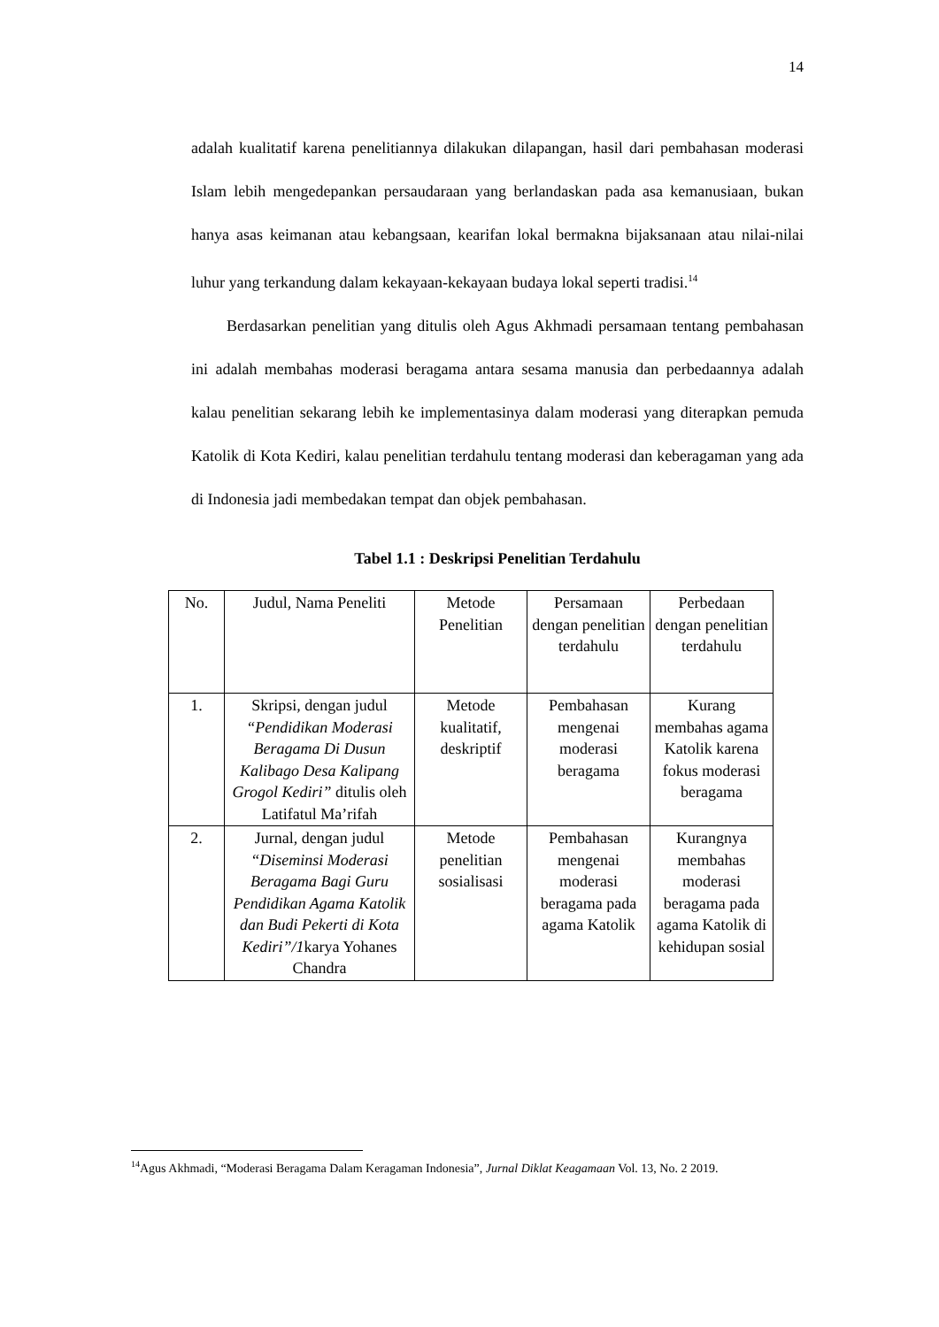14
adalah kualitatif karena penelitiannya dilakukan dilapangan, hasil dari pembahasan moderasi Islam lebih mengedepankan persaudaraan yang berlandaskan pada asa kemanusiaan, bukan hanya asas keimanan atau kebangsaan, kearifan lokal bermakna bijaksanaan atau nilai-nilai luhur yang terkandung dalam kekayaan-kekayaan budaya lokal seperti tradisi.<sup>14</sup>
Berdasarkan penelitian yang ditulis oleh Agus Akhmadi persamaan tentang pembahasan ini adalah membahas moderasi beragama antara sesama manusia dan perbedaannya adalah kalau penelitian sekarang lebih ke implementasinya dalam moderasi yang diterapkan pemuda Katolik di Kota Kediri, kalau penelitian terdahulu tentang moderasi dan keberagaman yang ada di Indonesia jadi membedakan tempat dan objek pembahasan.
Tabel 1.1 : Deskripsi Penelitian Terdahulu
| No. | Judul, Nama Peneliti | Metode Penelitian | Persamaan dengan penelitian terdahulu | Perbedaan dengan penelitian terdahulu |
| 1. | Skripsi, dengan judul “Pendidikan Moderasi Beragama Di Dusun Kalibago Desa Kalipang Grogol Kediri” ditulis oleh Latifatul Ma’rifah | Metode kualitatif, deskriptif | Pembahasan mengenai moderasi beragama | Kurang membahas agama Katolik karena fokus moderasi beragama |
| 2. | Jurnal, dengan judul “Diseminsi Moderasi Beragama Bagi Guru Pendidikan Agama Katolik dan Budi Pekerti di Kota Kediri”/1 karya Yohanes Chandra | Metode penelitian sosialisasi | Pembahasan mengenai moderasi beragama pada agama Katolik | Kurangnya membahas moderasi beragama pada agama Katolik di kehidupan sosial |
<sup>14</sup> Agus Akhmadi, “Moderasi Beragama Dalam Keragaman Indonesia”, Jurnal Diklat Keagamaan Vol. 13, No. 2 2019.